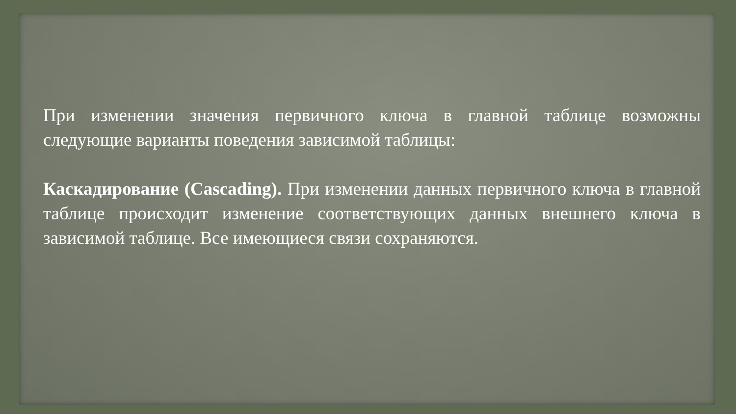При изменении значения первичного ключа в главной таблице возможны следующие варианты поведения зависимой таблицы:
Каскадирование (Cascading). При изменении данных первичного ключа в главной таблице происходит изменение соответствующих данных внешнего ключа в зависимой таблице. Все имеющиеся связи сохраняются.